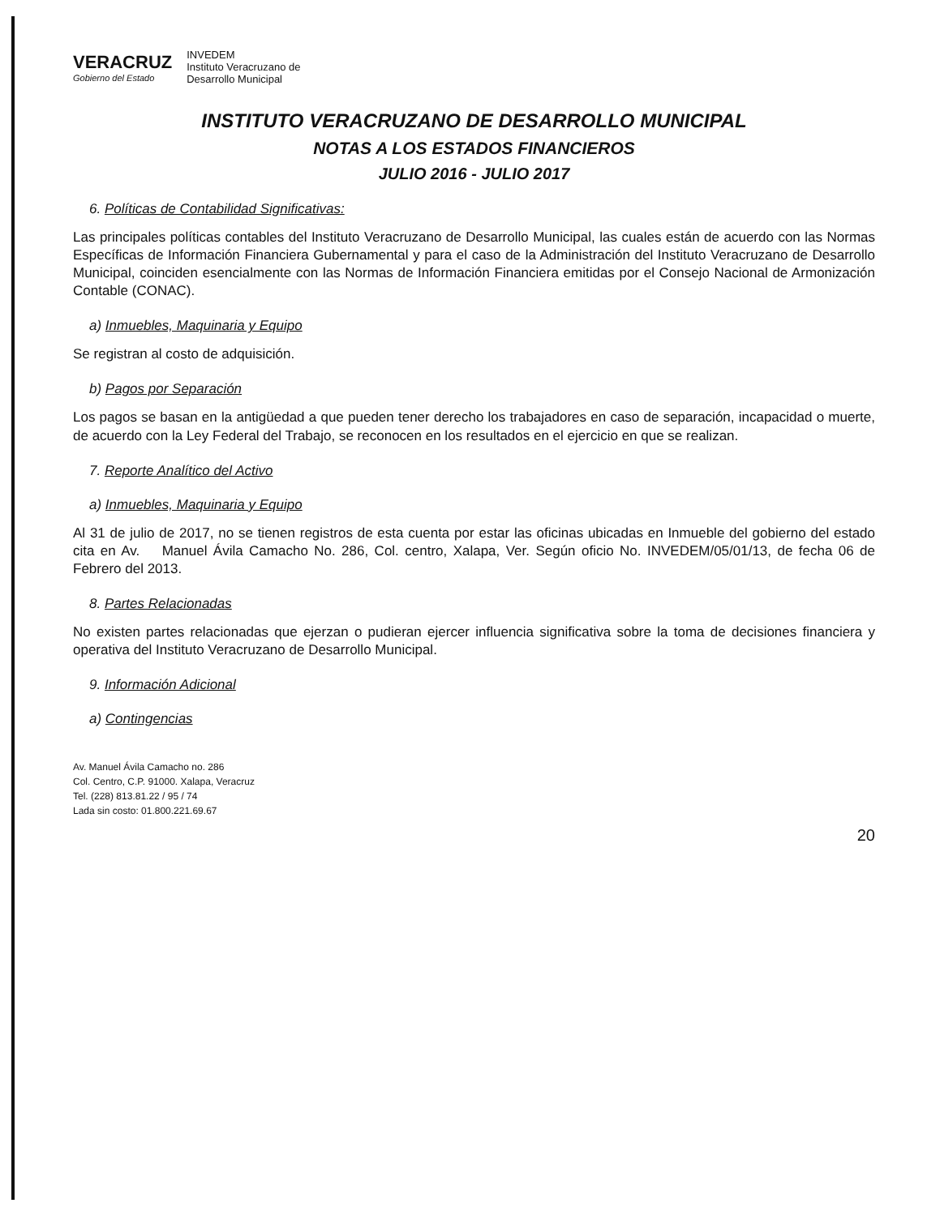VERACRUZ
Gobierno del Estado
INVEDEM
Instituto Veracruzano de
Desarrollo Municipal
INSTITUTO VERACRUZANO DE DESARROLLO MUNICIPAL
NOTAS A LOS ESTADOS FINANCIEROS
JULIO 2016 - JULIO 2017
6. Políticas de Contabilidad Significativas:
Las principales políticas contables del Instituto Veracruzano de Desarrollo Municipal, las cuales están de acuerdo con las Normas Específicas de Información Financiera Gubernamental y para el caso de la Administración del Instituto Veracruzano de Desarrollo Municipal, coinciden esencialmente con las Normas de Información Financiera emitidas por el Consejo Nacional de Armonización Contable (CONAC).
a) Inmuebles, Maquinaria y Equipo
Se registran al costo de adquisición.
b) Pagos por Separación
Los pagos se basan en la antigüedad a que pueden tener derecho los trabajadores en caso de separación, incapacidad o muerte, de acuerdo con la Ley Federal del Trabajo, se reconocen en los resultados en el ejercicio en que se realizan.
7. Reporte Analítico del Activo
a) Inmuebles, Maquinaria y Equipo
Al 31 de julio de 2017, no se tienen registros de esta cuenta por estar las oficinas ubicadas en Inmueble del gobierno del estado cita en Av. Manuel Ávila Camacho No. 286, Col. centro, Xalapa, Ver. Según oficio No. INVEDEM/05/01/13, de fecha 06 de Febrero del 2013.
8. Partes Relacionadas
No existen partes relacionadas que ejerzan o pudieran ejercer influencia significativa sobre la toma de decisiones financiera y operativa del Instituto Veracruzano de Desarrollo Municipal.
9. Información Adicional
a) Contingencias
Av. Manuel Ávila Camacho no. 286
Col. Centro, C.P. 91000. Xalapa, Veracruz
Tel. (228) 813.81.22 / 95 / 74
Lada sin costo: 01.800.221.69.67
20